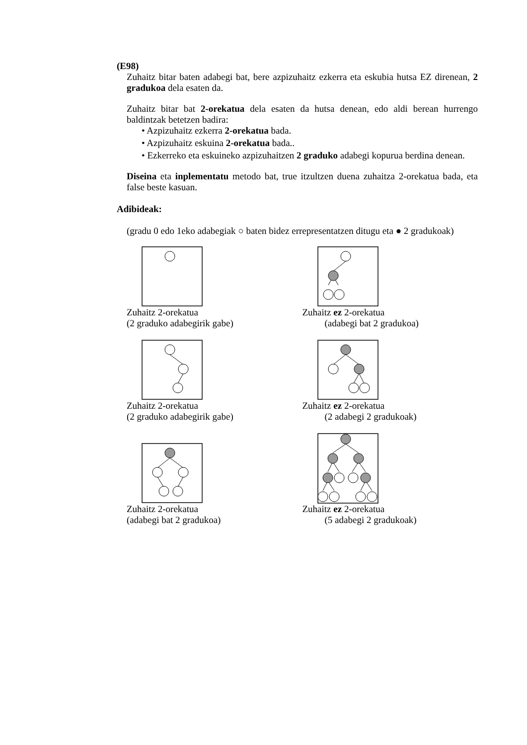(E98)
Zuhaitz bitar baten adabegi bat, bere azpizuhaitz ezkerra eta eskubia hutsa EZ direnean, 2 gradukoa dela esaten da.
Zuhaitz bitar bat 2-orekatua dela esaten da hutsa denean, edo aldi berean hurrengo baldintzak betetzen badira:
• Azpizuhaitz ezkerra 2-orekatua bada.
• Azpizuhaitz eskuina 2-orekatua bada..
• Ezkerreko eta eskuineko azpizuhaitzen 2 graduko adabegi kopurua berdina denean.
Diseina eta inplementatu metodo bat, true itzultzen duena zuhaitza 2-orekatua bada, eta false beste kasuan.
Adibideak:
(gradu 0 edo 1eko adabegiak ○ baten bidez errepresentatzen ditugu eta ● 2 gradukoak)
Zuhaitz 2-orekatua
(2 graduko adabegirik gabe)
Zuhaitz ez 2-orekatua
(adabegi bat 2 gradukoa)
Zuhaitz 2-orekatua
(2 graduko adabegirik gabe)
Zuhaitz ez 2-orekatua
(2 adabegi 2 gradukoak)
Zuhaitz 2-orekatua
(adabegi bat 2 gradukoa)
Zuhaitz ez 2-orekatua
(5 adabegi 2 gradukoak)